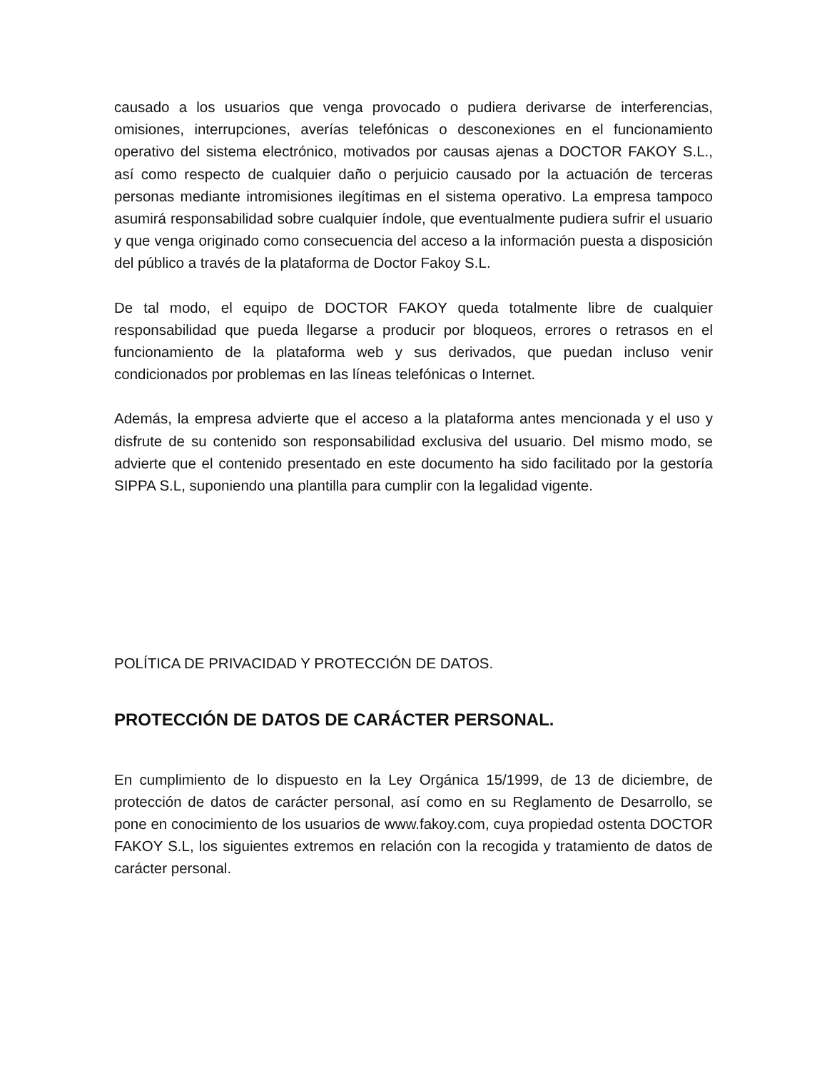causado a los usuarios que venga provocado o pudiera derivarse de interferencias, omisiones, interrupciones, averías telefónicas o desconexiones en el funcionamiento operativo del sistema electrónico, motivados por causas ajenas a DOCTOR FAKOY S.L., así como respecto de cualquier daño o perjuicio causado por la actuación de terceras personas mediante intromisiones ilegítimas en el sistema operativo. La empresa tampoco asumirá responsabilidad sobre cualquier índole, que eventualmente pudiera sufrir el usuario y que venga originado como consecuencia del acceso a la información puesta a disposición del público a través de la plataforma de Doctor Fakoy S.L.
De tal modo, el equipo de DOCTOR FAKOY queda totalmente libre de cualquier responsabilidad que pueda llegarse a producir por bloqueos, errores o retrasos en el funcionamiento de la plataforma web y sus derivados, que puedan incluso venir condicionados por problemas en las líneas telefónicas o Internet.
Además, la empresa advierte que el acceso a la plataforma antes mencionada y el uso y disfrute de su contenido son responsabilidad exclusiva del usuario. Del mismo modo, se advierte que el contenido presentado en este documento ha sido facilitado por la gestoría SIPPA S.L, suponiendo una plantilla para cumplir con la legalidad vigente.
POLÍTICA DE PRIVACIDAD Y PROTECCIÓN DE DATOS.
PROTECCIÓN DE DATOS DE CARÁCTER PERSONAL.
En cumplimiento de lo dispuesto en la Ley Orgánica 15/1999, de 13 de diciembre, de protección de datos de carácter personal, así como en su Reglamento de Desarrollo, se pone en conocimiento de los usuarios de www.fakoy.com, cuya propiedad ostenta DOCTOR FAKOY S.L, los siguientes extremos en relación con la recogida y tratamiento de datos de carácter personal.